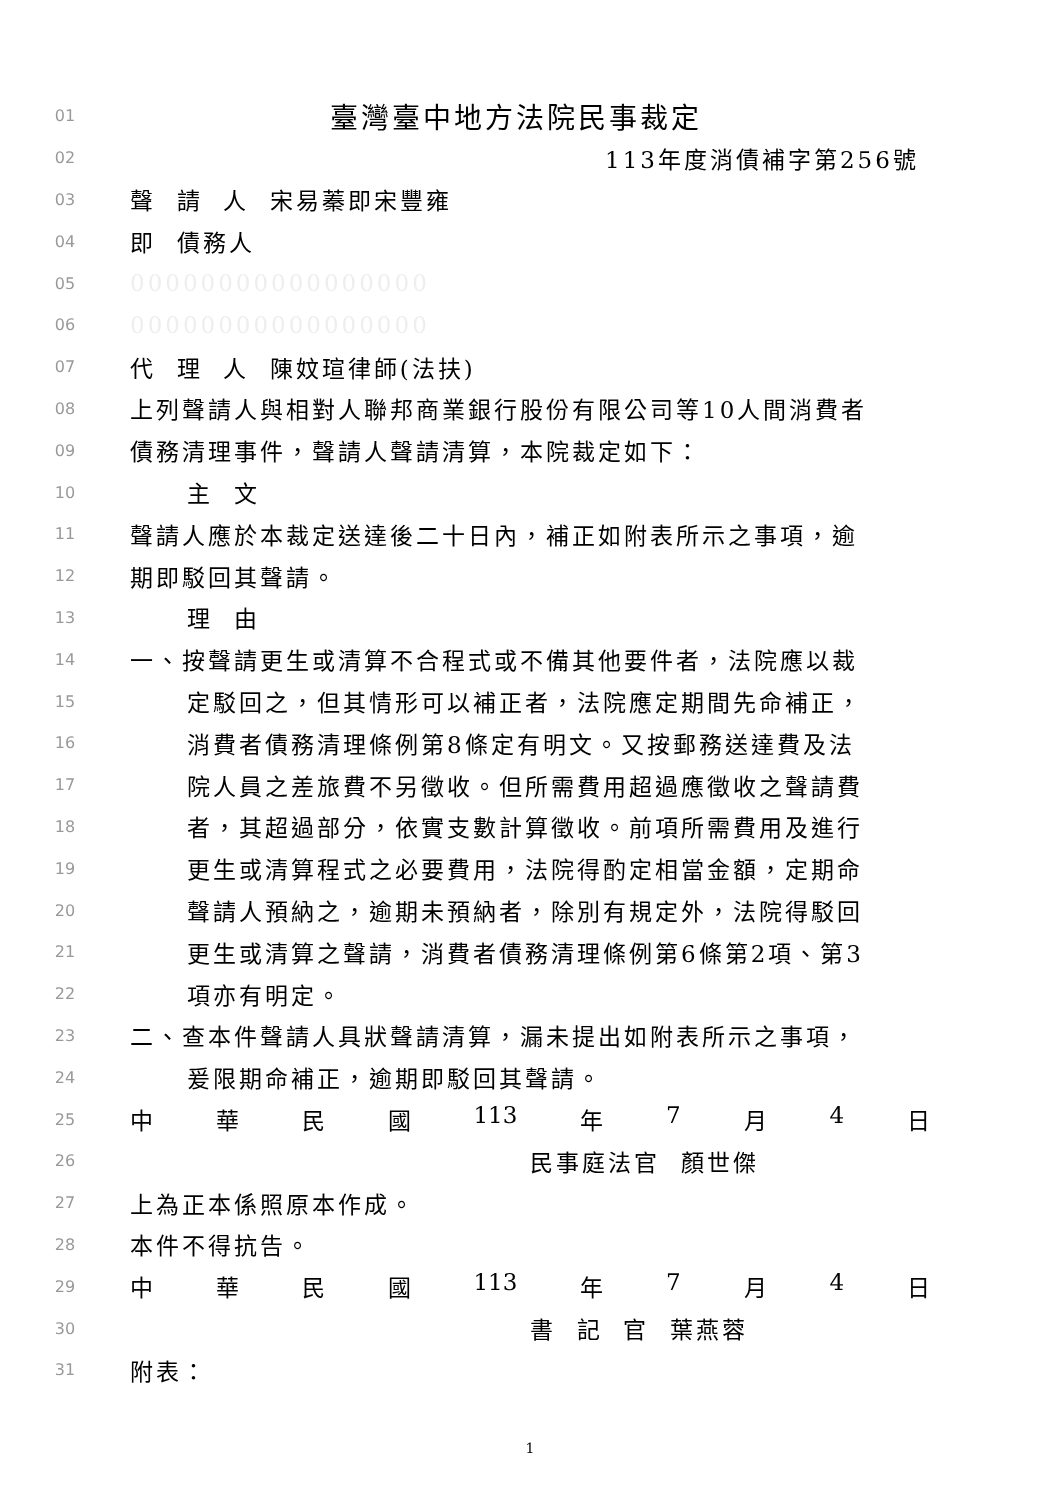01 臺灣臺中地方法院民事裁定
02 113年度消債補字第256號
03 聲 請 人 宋易蓁即宋豐雍
04 即 債務人
05 00000000000000000
06 00000000000000000
07 代 理 人 陳妏瑄律師(法扶)
08 上列聲請人與相對人聯邦商業銀行股份有限公司等10人間消費者
09 債務清理事件，聲請人聲請清算，本院裁定如下：
10 主 文
11 聲請人應於本裁定送達後二十日內，補正如附表所示之事項，逾
12 期即駁回其聲請。
13 理 由
14 一、按聲請更生或清算不合程式或不備其他要件者，法院應以裁
15 定駁回之，但其情形可以補正者，法院應定期間先命補正，
16 消費者債務清理條例第8條定有明文。又按郵務送達費及法
17 院人員之差旅費不另徵收。但所需費用超過應徵收之聲請費
18 者，其超過部分，依實支數計算徵收。前項所需費用及進行
19 更生或清算程式之必要費用，法院得酌定相當金額，定期命
20 聲請人預納之，逾期未預納者，除別有規定外，法院得駁回
21 更生或清算之聲請，消費者債務清理條例第6條第2項、第3
22 項亦有明定。
23 二、查本件聲請人具狀聲請清算，漏未提出如附表所示之事項，
24 爰限期命補正，逾期即駁回其聲請。
25
中 華 民 國 113 年 7 月 4 日
26 民事庭法官 顏世傑
27 上為正本係照原本作成。
28 本件不得抗告。
29
中 華 民 國 113 年 7 月 4 日
30 書 記 官 葉燕蓉
31 附表：
1